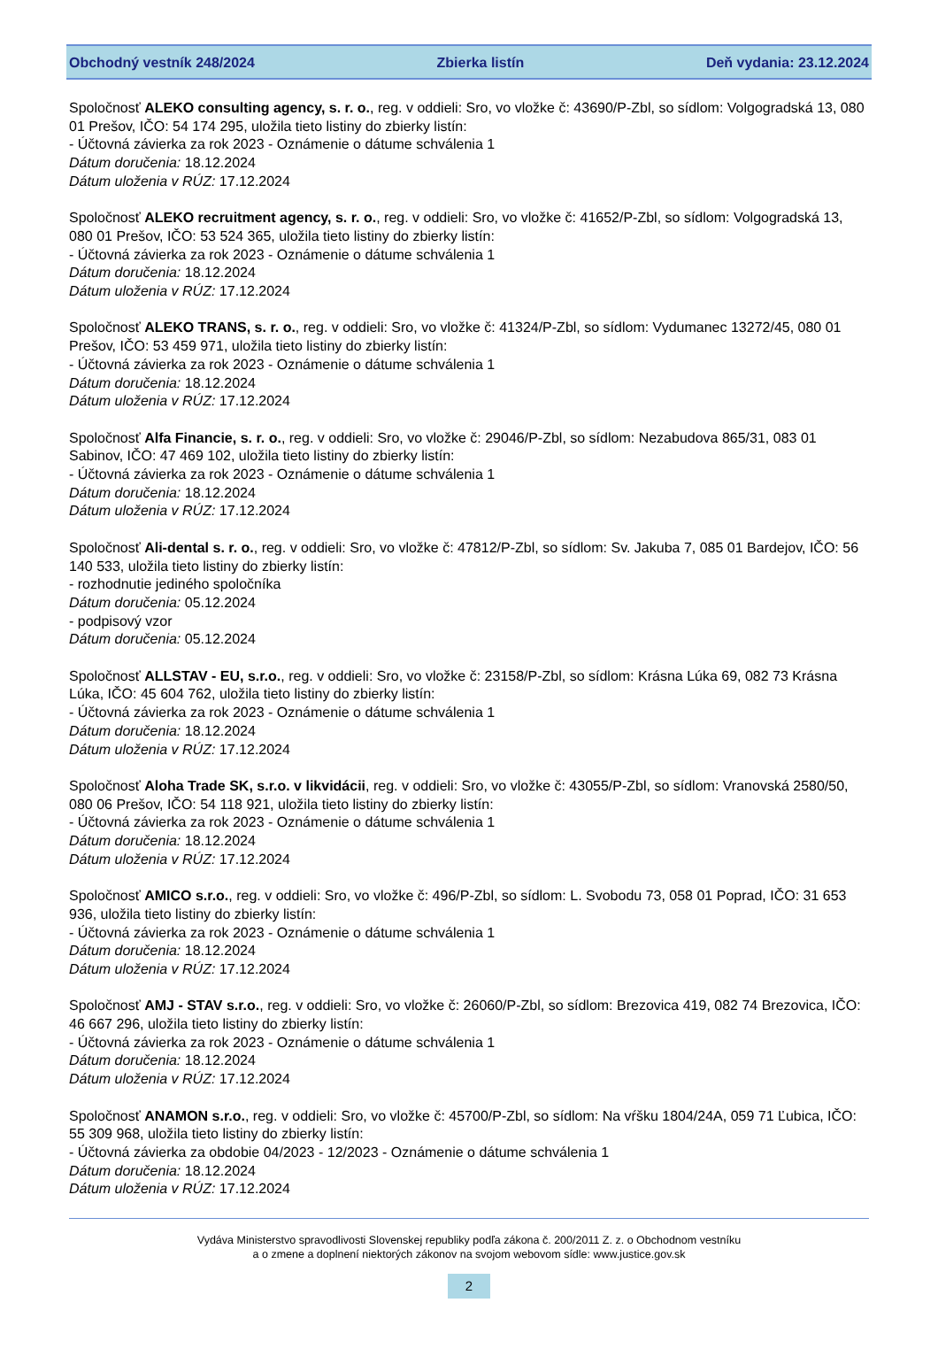Obchodný vestník 248/2024 Zbierka listín Deň vydania: 23.12.2024
Spoločnosť ALEKO consulting agency, s. r. o., reg. v oddieli: Sro, vo vložke č: 43690/P-Zbl, so sídlom: Volgogradská 13, 080 01 Prešov, IČO: 54 174 295, uložila tieto listiny do zbierky listín:
- Účtovná závierka za rok 2023 - Oznámenie o dátume schválenia 1
Dátum doručenia: 18.12.2024
Dátum uloženia v RÚZ: 17.12.2024
Spoločnosť ALEKO recruitment agency, s. r. o., reg. v oddieli: Sro, vo vložke č: 41652/P-Zbl, so sídlom: Volgogradská 13, 080 01 Prešov, IČO: 53 524 365, uložila tieto listiny do zbierky listín:
- Účtovná závierka za rok 2023 - Oznámenie o dátume schválenia 1
Dátum doručenia: 18.12.2024
Dátum uloženia v RÚZ: 17.12.2024
Spoločnosť ALEKO TRANS, s. r. o., reg. v oddieli: Sro, vo vložke č: 41324/P-Zbl, so sídlom: Vydumanec 13272/45, 080 01 Prešov, IČO: 53 459 971, uložila tieto listiny do zbierky listín:
- Účtovná závierka za rok 2023 - Oznámenie o dátume schválenia 1
Dátum doručenia: 18.12.2024
Dátum uloženia v RÚZ: 17.12.2024
Spoločnosť Alfa Financie, s. r. o., reg. v oddieli: Sro, vo vložke č: 29046/P-Zbl, so sídlom: Nezabudova 865/31, 083 01 Sabinov, IČO: 47 469 102, uložila tieto listiny do zbierky listín:
- Účtovná závierka za rok 2023 - Oznámenie o dátume schválenia 1
Dátum doručenia: 18.12.2024
Dátum uloženia v RÚZ: 17.12.2024
Spoločnosť Ali-dental s. r. o., reg. v oddieli: Sro, vo vložke č: 47812/P-Zbl, so sídlom: Sv. Jakuba 7, 085 01 Bardejov, IČO: 56 140 533, uložila tieto listiny do zbierky listín:
- rozhodnutie jediného spoločníka
Dátum doručenia: 05.12.2024
- podpisový vzor
Dátum doručenia: 05.12.2024
Spoločnosť ALLSTAV - EU, s.r.o., reg. v oddieli: Sro, vo vložke č: 23158/P-Zbl, so sídlom: Krásna Lúka 69, 082 73 Krásna Lúka, IČO: 45 604 762, uložila tieto listiny do zbierky listín:
- Účtovná závierka za rok 2023 - Oznámenie o dátume schválenia 1
Dátum doručenia: 18.12.2024
Dátum uloženia v RÚZ: 17.12.2024
Spoločnosť Aloha Trade SK, s.r.o. v likvidácii, reg. v oddieli: Sro, vo vložke č: 43055/P-Zbl, so sídlom: Vranovská 2580/50, 080 06 Prešov, IČO: 54 118 921, uložila tieto listiny do zbierky listín:
- Účtovná závierka za rok 2023 - Oznámenie o dátume schválenia 1
Dátum doručenia: 18.12.2024
Dátum uloženia v RÚZ: 17.12.2024
Spoločnosť AMICO s.r.o., reg. v oddieli: Sro, vo vložke č: 496/P-Zbl, so sídlom: L. Svobodu 73, 058 01 Poprad, IČO: 31 653 936, uložila tieto listiny do zbierky listín:
- Účtovná závierka za rok 2023 - Oznámenie o dátume schválenia 1
Dátum doručenia: 18.12.2024
Dátum uloženia v RÚZ: 17.12.2024
Spoločnosť AMJ - STAV s.r.o., reg. v oddieli: Sro, vo vložke č: 26060/P-Zbl, so sídlom: Brezovica 419, 082 74 Brezovica, IČO: 46 667 296, uložila tieto listiny do zbierky listín:
- Účtovná závierka za rok 2023 - Oznámenie o dátume schválenia 1
Dátum doručenia: 18.12.2024
Dátum uloženia v RÚZ: 17.12.2024
Spoločnosť ANAMON s.r.o., reg. v oddieli: Sro, vo vložke č: 45700/P-Zbl, so sídlom: Na vŕšku 1804/24A, 059 71 Ľubica, IČO: 55 309 968, uložila tieto listiny do zbierky listín:
- Účtovná závierka za obdobie 04/2023 - 12/2023 - Oznámenie o dátume schválenia 1
Dátum doručenia: 18.12.2024
Dátum uloženia v RÚZ: 17.12.2024
Vydáva Ministerstvo spravodlivosti Slovenskej republiky podľa zákona č. 200/2011 Z. z. o Obchodnom vestníku
a o zmene a doplnení niektorých zákonov na svojom webovom sídle: www.justice.gov.sk
2